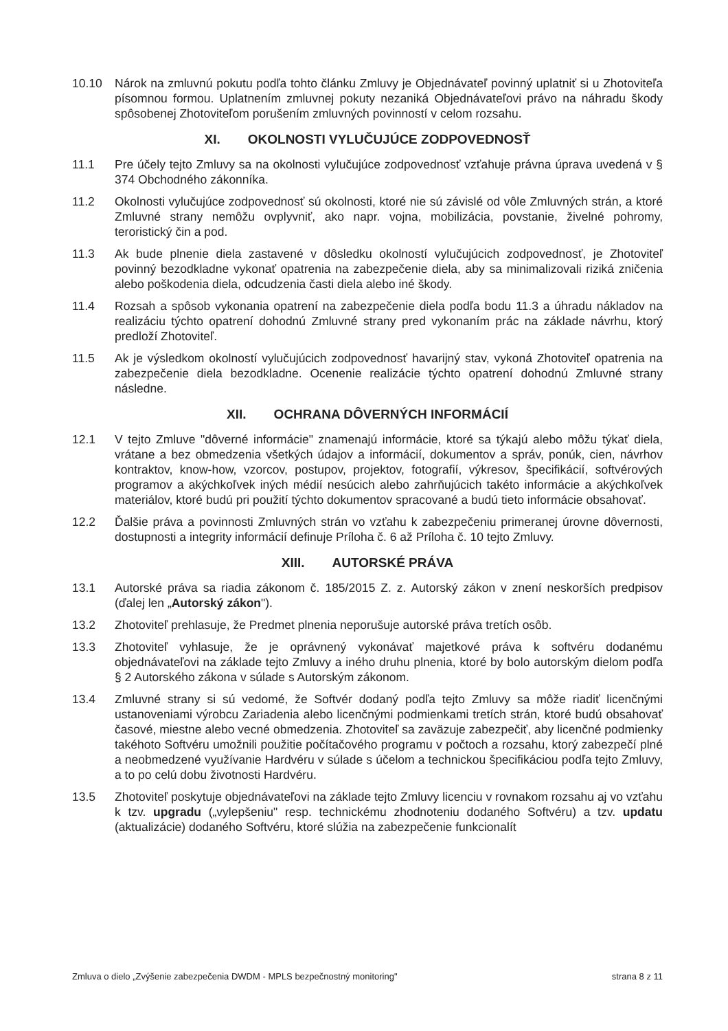10.10 Nárok na zmluvnú pokutu podľa tohto článku Zmluvy je Objednávateľ povinný uplatniť si u Zhotoviteľa písomnou formou. Uplatnením zmluvnej pokuty nezaniká Objednávateľovi právo na náhradu škody spôsobenej Zhotoviteľom porušením zmluvných povinností v celom rozsahu.
XI. OKOLNOSTI VYLUČUJÚCE ZODPOVEDNOSŤ
11.1 Pre účely tejto Zmluvy sa na okolnosti vylučujúce zodpovednosť vzťahuje právna úprava uvedená v § 374 Obchodného zákonníka.
11.2 Okolnosti vylučujúce zodpovednosť sú okolnosti, ktoré nie sú závislé od vôle Zmluvných strán, a ktoré Zmluvné strany nemôžu ovplyvniť, ako napr. vojna, mobilizácia, povstanie, živelné pohromy, teroristický čin a pod.
11.3 Ak bude plnenie diela zastavené v dôsledku okolností vylučujúcich zodpovednosť, je Zhotoviteľ povinný bezodkladne vykonať opatrenia na zabezpečenie diela, aby sa minimalizovali riziká zničenia alebo poškodenia diela, odcudzenia časti diela alebo iné škody.
11.4 Rozsah a spôsob vykonania opatrení na zabezpečenie diela podľa bodu 11.3 a úhradu nákladov na realizáciu týchto opatrení dohodnú Zmluvné strany pred vykonaním prác na základe návrhu, ktorý predloží Zhotoviteľ.
11.5 Ak je výsledkom okolností vylučujúcich zodpovednosť havarijný stav, vykoná Zhotoviteľ opatrenia na zabezpečenie diela bezodkladne. Ocenenie realizácie týchto opatrení dohodnú Zmluvné strany následne.
XII. OCHRANA DÔVERNÝCH INFORMÁCIÍ
12.1 V tejto Zmluve "dôverné informácie" znamenajú informácie, ktoré sa týkajú alebo môžu týkať diela, vrátane a bez obmedzenia všetkých údajov a informácií, dokumentov a správ, ponúk, cien, návrhov kontraktov, know-how, vzorcov, postupov, projektov, fotografií, výkresov, špecifikácií, softvérových programov a akýchkoľvek iných médií nesúcich alebo zahrňujúcich takéto informácie a akýchkoľvek materiálov, ktoré budú pri použití týchto dokumentov spracované a budú tieto informácie obsahovať.
12.2 Ďalšie práva a povinnosti Zmluvných strán vo vzťahu k zabezpečeniu primeranej úrovne dôvernosti, dostupnosti a integrity informácií definuje Príloha č. 6 až Príloha č. 10 tejto Zmluvy.
XIII. AUTORSKÉ PRÁVA
13.1 Autorské práva sa riadia zákonom č. 185/2015 Z. z. Autorský zákon v znení neskorších predpisov (ďalej len „Autorský zákon").
13.2 Zhotoviteľ prehlasuje, že Predmet plnenia neporušuje autorské práva tretích osôb.
13.3 Zhotoviteľ vyhlasuje, že je oprávnený vykonávať majetkové práva k softvéru dodanému objednávateľovi na základe tejto Zmluvy a iného druhu plnenia, ktoré by bolo autorským dielom podľa § 2 Autorského zákona v súlade s Autorským zákonom.
13.4 Zmluvné strany si sú vedomé, že Softvér dodaný podľa tejto Zmluvy sa môže riadiť licenčnými ustanoveniami výrobcu Zariadenia alebo licenčnými podmienkami tretích strán, ktoré budú obsahovať časové, miestne alebo vecné obmedzenia. Zhotoviteľ sa zaväzuje zabezpečiť, aby licenčné podmienky takéhoto Softvéru umožnili použitie počítačového programu v počtoch a rozsahu, ktorý zabezpečí plné a neobmedzené využívanie Hardvéru v súlade s účelom a technickou špecifikáciou podľa tejto Zmluvy, a to po celú dobu životnosti Hardvéru.
13.5 Zhotoviteľ poskytuje objednávateľovi na základe tejto Zmluvy licenciu v rovnakom rozsahu aj vo vzťahu k tzv. upgradu („vylepšeniu" resp. technickému zhodnoteniu dodaného Softvéru) a tzv. updatu (aktualizácie) dodaného Softvéru, ktoré slúžia na zabezpečenie funkcionalít
Zmluva o dielo „Zvýšenie zabezpečenia DWDM - MPLS bezpečnostný monitoring" strana 8 z 11